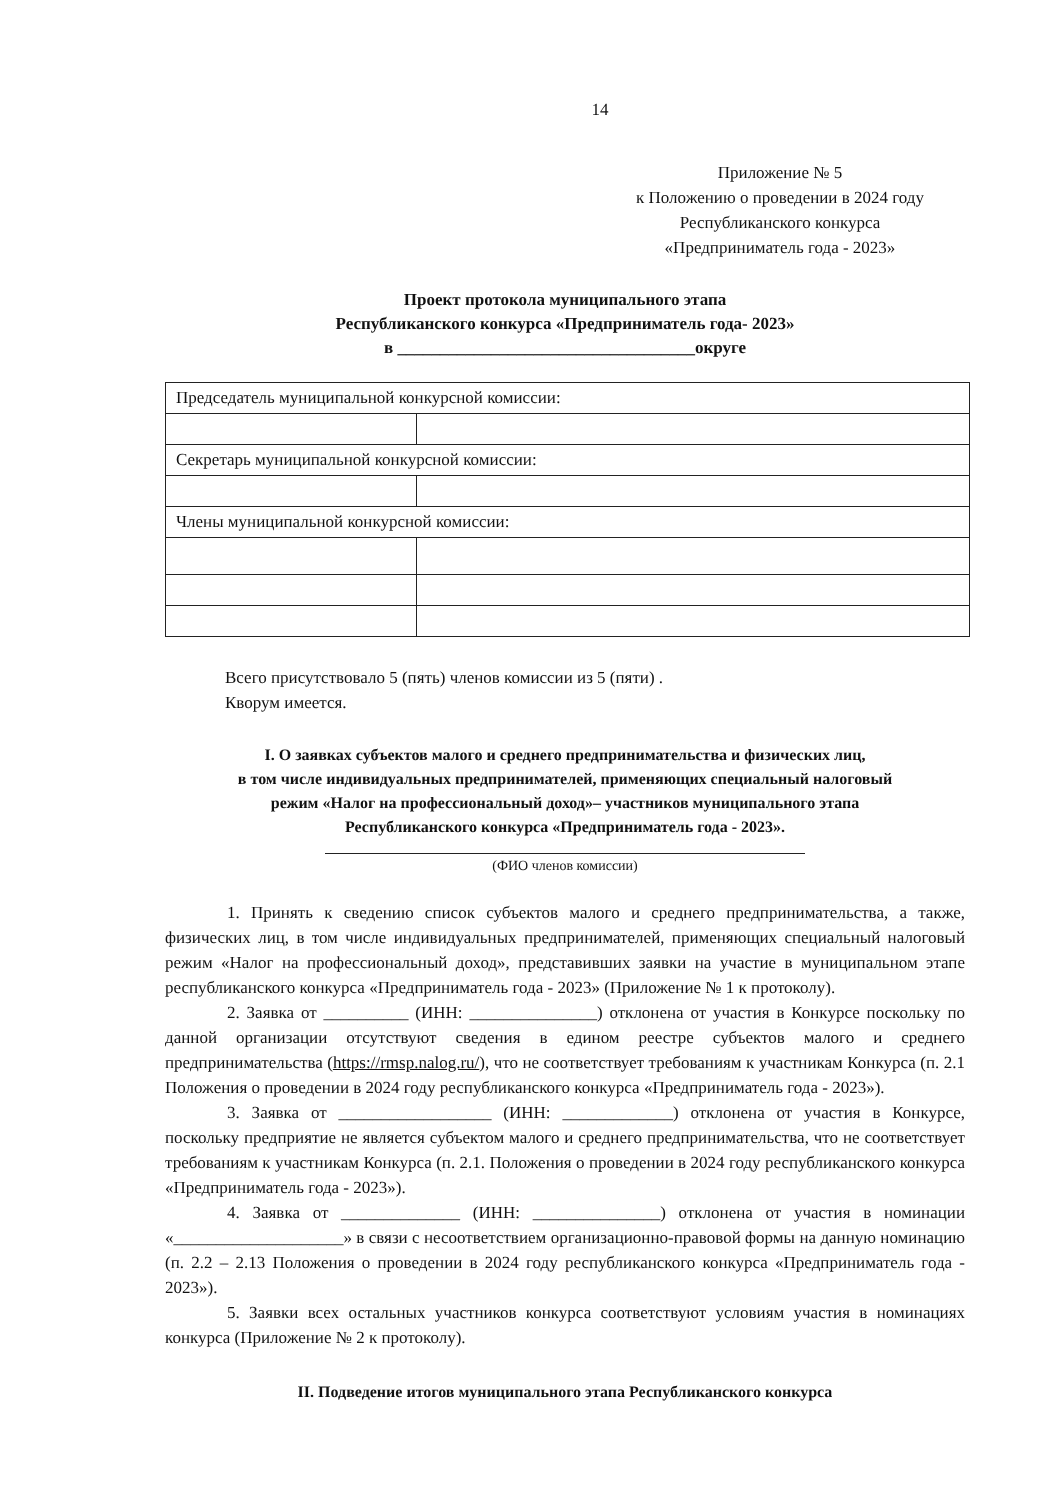14
Приложение № 5
к Положению о проведении в 2024 году
Республиканского конкурса
«Предприниматель года - 2023»
Проект протокола муниципального этапа
Республиканского конкурса «Предприниматель года- 2023»
в ___________________________________округе
| Председатель муниципальной конкурсной комиссии: | |
| Секретарь муниципальной конкурсной комиссии: | |
| Члены муниципальной конкурсной комиссии: | |
Всего присутствовало 5 (пять) членов комиссии из 5 (пяти) .
Кворум имеется.
I. О заявках субъектов малого и среднего предпринимательства и физических лиц,
в том числе индивидуальных предпринимателей, применяющих специальный налоговый
режим «Налог на профессиональный доход»– участников муниципального этапа
Республиканского конкурса «Предприниматель года - 2023».
(ФИО членов комиссии)
1. Принять к сведению список субъектов малого и среднего предпринимательства, а также, физических лиц, в том числе индивидуальных предпринимателей, применяющих специальный налоговый режим «Налог на профессиональный доход», представивших заявки на участие в муниципальном этапе республиканского конкурса «Предприниматель года - 2023» (Приложение № 1 к протоколу).
2. Заявка от __________ (ИНН: _______________) отклонена от участия в Конкурсе поскольку по данной организации отсутствуют сведения в едином реестре субъектов малого и среднего предпринимательства (https://rmsp.nalog.ru/), что не соответствует требованиям к участникам Конкурса (п. 2.1 Положения о проведении в 2024 году республиканского конкурса «Предприниматель года - 2023»).
3. Заявка от __________________ (ИНН: _____________) отклонена от участия в Конкурсе, поскольку предприятие не является субъектом малого и среднего предпринимательства, что не соответствует требованиям к участникам Конкурса (п. 2.1. Положения о проведении в 2024 году республиканского конкурса «Предприниматель года - 2023»).
4. Заявка от ______________ (ИНН: _______________) отклонена от участия в номинации «____________________» в связи с несоответствием организационно-правовой формы на данную номинацию (п. 2.2 – 2.13 Положения о проведении в 2024 году республиканского конкурса «Предприниматель года - 2023»).
5. Заявки всех остальных участников конкурса соответствуют условиям участия в номинациях конкурса (Приложение № 2 к протоколу).
II. Подведение итогов муниципального этапа Республиканского конкурса